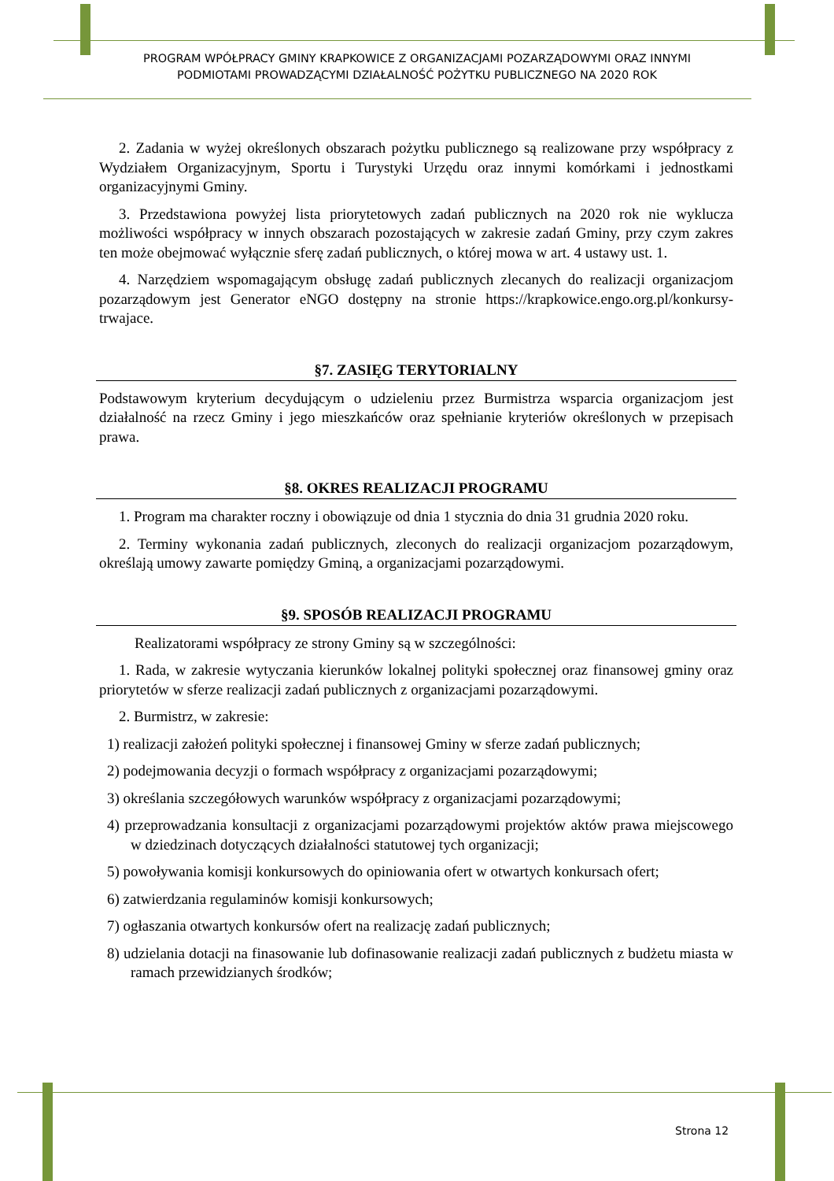PROGRAM WPÓŁPRACY GMINY KRAPKOWICE Z ORGANIZACJAMI POZARZĄDOWYMI ORAZ INNYMI
PODMIOTAMI PROWADZĄCYMI DZIAŁALNOŚĆ POŻYTKU PUBLICZNEGO NA 2020 ROK
2. Zadania w wyżej określonych obszarach pożytku publicznego są realizowane przy współpracy z Wydziałem Organizacyjnym, Sportu i Turystyki Urzędu oraz innymi komórkami i jednostkami organizacyjnymi Gminy.
3. Przedstawiona powyżej lista priorytetowych zadań publicznych na 2020 rok nie wyklucza możliwości współpracy w innych obszarach pozostających w zakresie zadań Gminy, przy czym zakres ten może obejmować wyłącznie sferę zadań publicznych, o której mowa w art. 4 ustawy ust. 1.
4. Narzędziem wspomagającym obsługę zadań publicznych zlecanych do realizacji organizacjom pozarządowym jest Generator eNGO dostępny na stronie https://krapkowice.engo.org.pl/konkursy-trwajace.
§7. ZASIĘG TERYTORIALNY
Podstawowym kryterium decydującym o udzieleniu przez Burmistrza wsparcia organizacjom jest działalność na rzecz Gminy i jego mieszkańców oraz spełnianie kryteriów określonych w przepisach prawa.
§8. OKRES REALIZACJI PROGRAMU
1. Program ma charakter roczny i obowiązuje od dnia 1 stycznia do dnia 31 grudnia 2020 roku.
2. Terminy wykonania zadań publicznych, zleconych do realizacji organizacjom pozarządowym, określają umowy zawarte pomiędzy Gminą, a organizacjami pozarządowymi.
§9. SPOSÓB REALIZACJI PROGRAMU
Realizatorami współpracy ze strony Gminy są w szczególności:
1. Rada, w zakresie wytyczania kierunków lokalnej polityki społecznej oraz finansowej gminy oraz priorytetów w sferze realizacji zadań publicznych z organizacjami pozarządowymi.
2. Burmistrz, w zakresie:
1) realizacji założeń polityki społecznej i finansowej Gminy w sferze zadań publicznych;
2) podejmowania decyzji o formach współpracy z organizacjami pozarządowymi;
3) określania szczegółowych warunków współpracy z organizacjami pozarządowymi;
4) przeprowadzania konsultacji z organizacjami pozarządowymi projektów aktów prawa miejscowego w dziedzinach dotyczących działalności statutowej tych organizacji;
5) powoływania komisji konkursowych do opiniowania ofert w otwartych konkursach ofert;
6) zatwierdzania regulaminów komisji konkursowych;
7) ogłaszania otwartych konkursów ofert na realizację zadań publicznych;
8) udzielania dotacji na finasowanie lub dofinasowanie realizacji zadań publicznych z budżetu miasta w ramach przewidzianych środków;
Strona 12